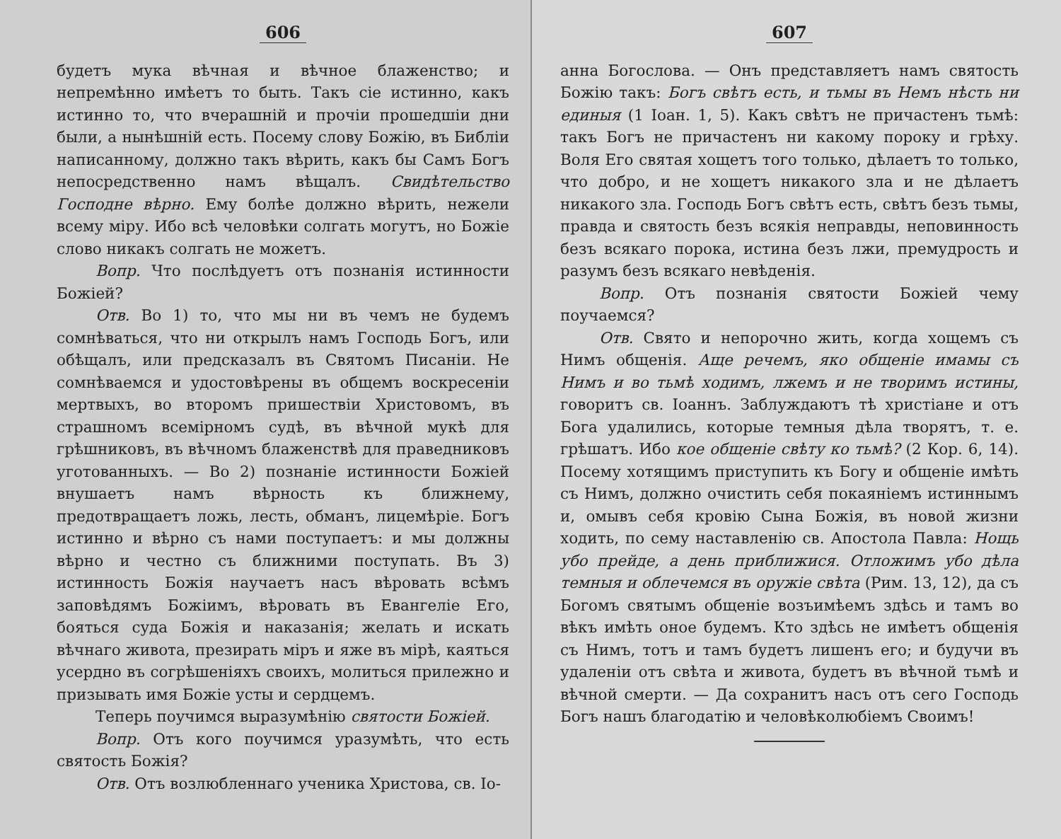606
будетъ мука вѣчная и вѣчное блаженство; и непремѣнно имѣетъ то быть. Такъ сіе истинно, какъ истинно то, что вчерашній и прочіи прошедшіи дни были, а нынѣшній есть. Посему слову Божію, въ Библіи написанному, должно такъ вѣрить, какъ бы Самъ Богъ непосредственно намъ вѣщалъ. Свидѣтельство Господне вѣрно. Ему болѣе должно вѣрить, нежели всему міру. Ибо всѣ человѣки солгать могутъ, но Божіе слово никакъ солгать не можетъ.
Вопр. Что послѣдуетъ отъ познанія истинности Божіей?
Отв. Во 1) то, что мы ни въ чемъ не будемъ сомнѣваться, что ни открылъ намъ Господь Богъ, или обѣщалъ, или предсказалъ въ Святомъ Писаніи. Не сомнѣваемся и удостовѣрены въ общемъ воскресеніи мертвыхъ, во второмъ пришествіи Христовомъ, въ страшномъ всемірномъ судѣ, въ вѣчной мукѣ для грѣшниковъ, въ вѣчномъ блаженствѣ для праведниковъ уготованныхъ. — Во 2) познаніе истинности Божіей внушаетъ намъ вѣрность къ ближнему, предотвращаетъ ложь, лесть, обманъ, лицемѣріе. Богъ истинно и вѣрно съ нами поступаетъ: и мы должны вѣрно и честно съ ближними поступать. Въ 3) истинность Божія научаетъ насъ вѣровать всѣмъ заповѣдямъ Божіимъ, вѣровать въ Евангеліе Его, бояться суда Божія и наказанія; желать и искать вѣчнаго живота, презирать міръ и яже въ мірѣ, каяться усердно въ согрѣшеніяхъ своихъ, молиться прилежно и призывать имя Божіе усты и сердцемъ.
Теперь поучимся выразумѣнію святости Божіей.
Вопр. Отъ кого поучимся уразумѣть, что есть святость Божія?
Отв. Отъ возлюбленнаго ученика Христова, св. Іо-
607
анна Богослова. — Онъ представляетъ намъ святость Божію такъ: Богъ свѣтъ есть, и тьмы въ Немъ нѣсть ни единыя (1 Іоан. 1, 5). Какъ свѣтъ не причастенъ тьмѣ: такъ Богъ не причастенъ ни какому пороку и грѣху. Воля Его святая хощетъ того только, дѣлаетъ то только, что добро, и не хощетъ никакого зла и не дѣлаетъ никакого зла. Господь Богъ свѣтъ есть, свѣтъ безъ тьмы, правда и святость безъ всякія неправды, неповинность безъ всякаго порока, истина безъ лжи, премудрость и разумъ безъ всякаго невѣденія.
Вопр. Отъ познанія святости Божіей чему поучаемся?
Отв. Свято и непорочно жить, когда хощемъ съ Нимъ общенія. Аще речемъ, яко общеніе имамы съ Нимъ и во тьмѣ ходимъ, лжемъ и не творимъ истины, говоритъ св. Іоаннъ. Заблуждаютъ тѣ христіане и отъ Бога удалились, которые темныя дѣла творятъ, т. е. грѣшатъ. Ибо кое общеніе свѣту ко тьмѣ? (2 Кор. 6, 14). Посему хотящимъ приступить къ Богу и общеніе имѣть съ Нимъ, должно очистить себя покаяніемъ истиннымъ и, омывъ себя кровію Сына Божія, въ новой жизни ходить, по сему наставленію св. Апостола Павла: Нощь убо прейде, а день приближися. Отложимъ убо дѣла темныя и облечемся въ оружіе свѣта (Рим. 13, 12), да съ Богомъ святымъ общеніе возъимѣемъ здѣсь и тамъ во вѣкъ имѣть оное будемъ. Кто здѣсь не имѣетъ общенія съ Нимъ, тотъ и тамъ будетъ лишенъ его; и будучи въ удаленіи отъ свѣта и живота, будетъ въ вѣчной тьмѣ и вѣчной смерти. — Да сохранитъ насъ отъ сего Господь Богъ нашъ благодатію и человѣколюбіемъ Своимъ!